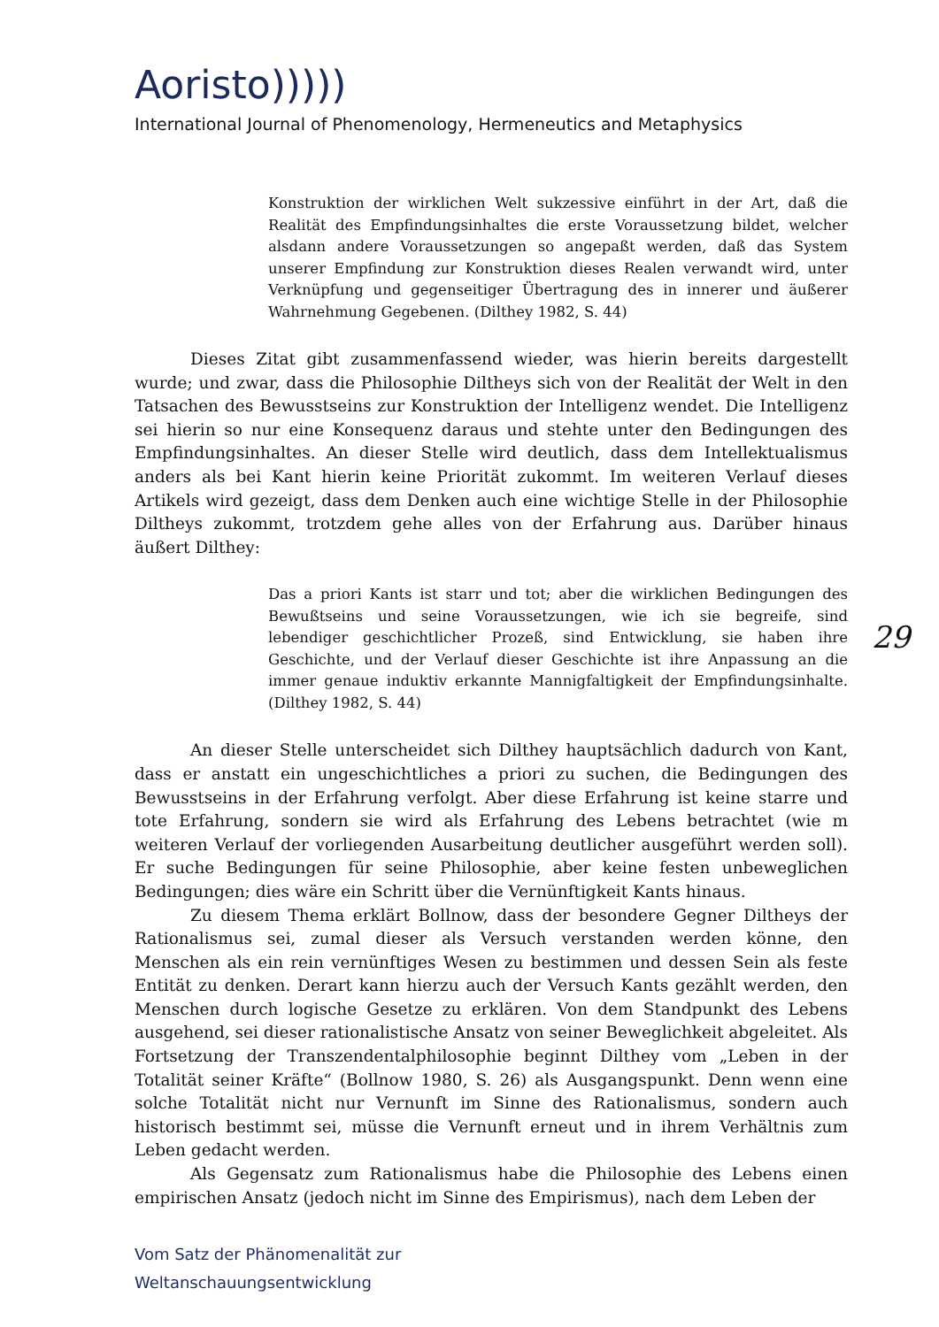Aoristo )))))
International Journal of Phenomenology, Hermeneutics and Metaphysics
Konstruktion der wirklichen Welt sukzessive einführt in der Art, daß die Realität des Empfindungsinhaltes die erste Voraussetzung bildet, welcher alsdann andere Voraussetzungen so angepaßt werden, daß das System unserer Empfindung zur Konstruktion dieses Realen verwandt wird, unter Verknüpfung und gegenseitiger Übertragung des in innerer und äußerer Wahrnehmung Gegebenen. (Dilthey 1982, S. 44)
Dieses Zitat gibt zusammenfassend wieder, was hierin bereits dargestellt wurde; und zwar, dass die Philosophie Diltheys sich von der Realität der Welt in den Tatsachen des Bewusstseins zur Konstruktion der Intelligenz wendet. Die Intelligenz sei hierin so nur eine Konsequenz daraus und stehte unter den Bedingungen des Empfindungsinhaltes. An dieser Stelle wird deutlich, dass dem Intellektualismus anders als bei Kant hierin keine Priorität zukommt. Im weiteren Verlauf dieses Artikels wird gezeigt, dass dem Denken auch eine wichtige Stelle in der Philosophie Diltheys zukommt, trotzdem gehe alles von der Erfahrung aus. Darüber hinaus äußert Dilthey:
Das a priori Kants ist starr und tot; aber die wirklichen Bedingungen des Bewußtseins und seine Voraussetzungen, wie ich sie begreife, sind lebendiger geschichtlicher Prozeß, sind Entwicklung, sie haben ihre Geschichte, und der Verlauf dieser Geschichte ist ihre Anpassung an die immer genaue induktiv erkannte Mannigfaltigkeit der Empfindungsinhalte. (Dilthey 1982, S. 44)
An dieser Stelle unterscheidet sich Dilthey hauptsächlich dadurch von Kant, dass er anstatt ein ungeschichtliches a priori zu suchen, die Bedingungen des Bewusstseins in der Erfahrung verfolgt. Aber diese Erfahrung ist keine starre und tote Erfahrung, sondern sie wird als Erfahrung des Lebens betrachtet (wie m weiteren Verlauf der vorliegenden Ausarbeitung deutlicher ausgeführt werden soll). Er suche Bedingungen für seine Philosophie, aber keine festen unbeweglichen Bedingungen; dies wäre ein Schritt über die Vernünftigkeit Kants hinaus.
Zu diesem Thema erklärt Bollnow, dass der besondere Gegner Diltheys der Rationalismus sei, zumal dieser als Versuch verstanden werden könne, den Menschen als ein rein vernünftiges Wesen zu bestimmen und dessen Sein als feste Entität zu denken. Derart kann hierzu auch der Versuch Kants gezählt werden, den Menschen durch logische Gesetze zu erklären. Von dem Standpunkt des Lebens ausgehend, sei dieser rationalistische Ansatz von seiner Beweglichkeit abgeleitet. Als Fortsetzung der Transzendentalphilosophie beginnt Dilthey vom „Leben in der Totalität seiner Kräfte“ (Bollnow 1980, S. 26) als Ausgangspunkt. Denn wenn eine solche Totalität nicht nur Vernunft im Sinne des Rationalismus, sondern auch historisch bestimmt sei, müsse die Vernunft erneut und in ihrem Verhältnis zum Leben gedacht werden.
Als Gegensatz zum Rationalismus habe die Philosophie des Lebens einen empirischen Ansatz (jedoch nicht im Sinne des Empirismus), nach dem Leben der
29
Vom Satz der Phänomenalität zur
Weltanschauungsentwicklung